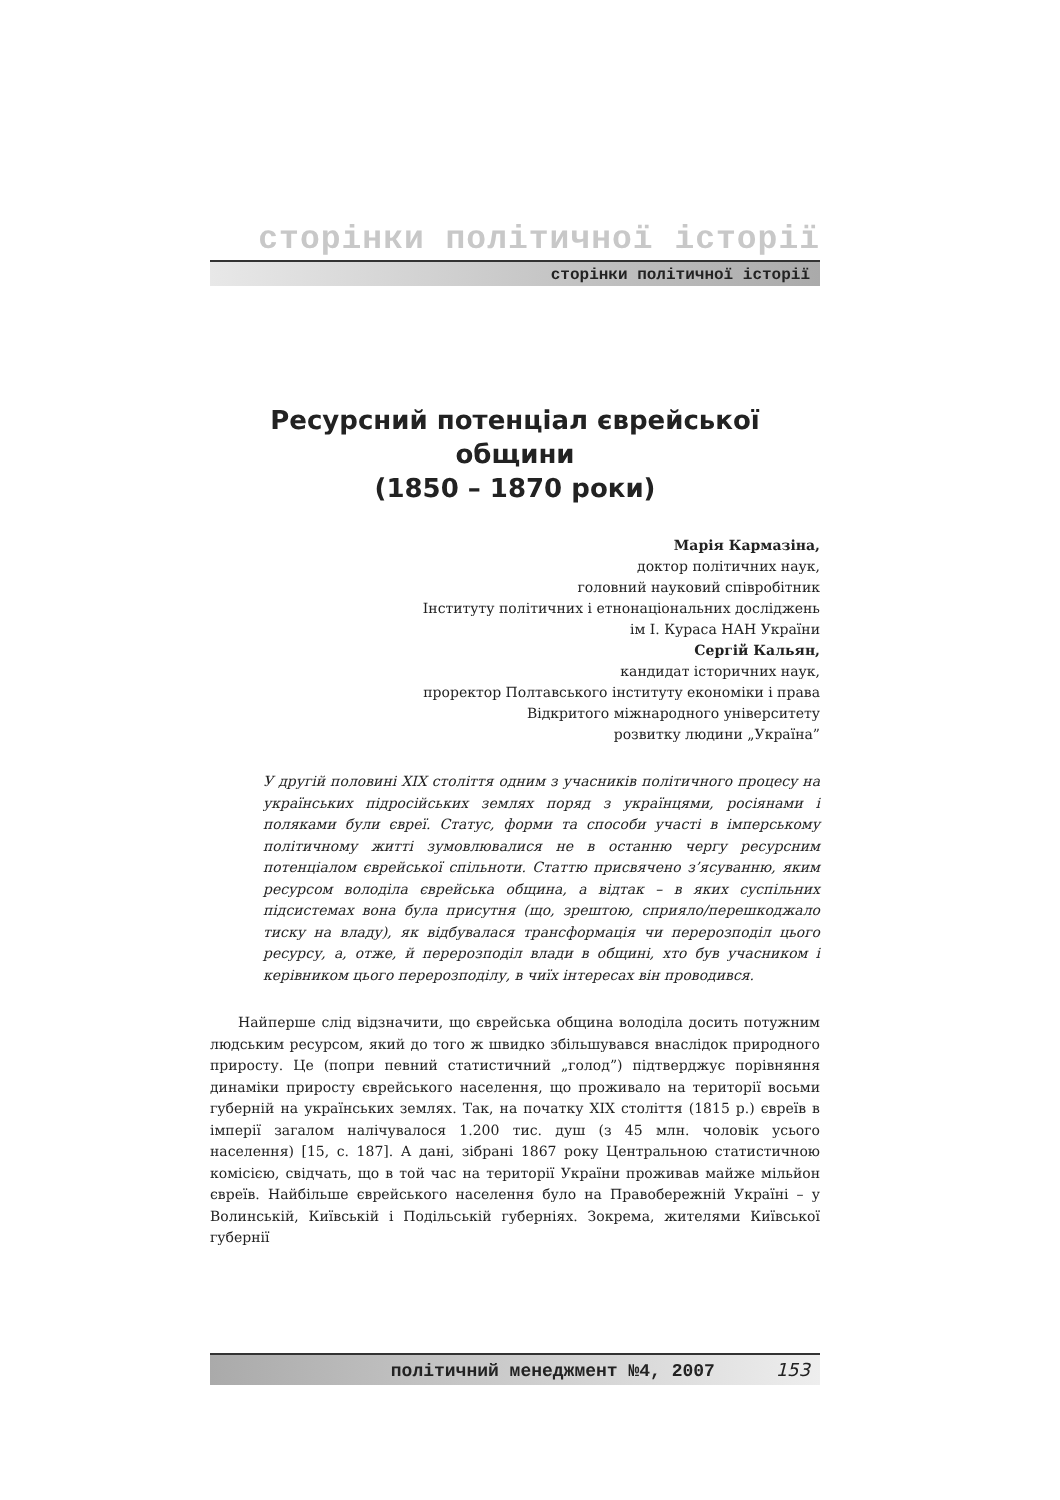сторінки політичної історії
сторінки політичної історії
Ресурсний потенціал єврейської общини
(1850 – 1870 роки)
Марія Кармазіна,
доктор політичних наук,
головний науковий співробітник
Інституту політичних і етнонаціональних досліджень
ім І. Кураса НАН України
Сергій Кальян,
кандидат історичних наук,
проректор Полтавського інституту економіки і права
Відкритого міжнародного університету
розвитку людини „Україна”
У другій половині XIX століття одним з учасників політичного процесу на українських підросійських землях поряд з українцями, росіянами і поляками були євреї. Статус, форми та способи участі в імперському політичному житті зумовлювалися не в останню чергу ресурсним потенціалом єврейської спільноти. Статтю присвячено з’ясуванню, яким ресурсом володіла єврейська община, а відтак – в яких суспільних підсистемах вона була присутня (що, зрештою, сприяло/перешкоджало тиску на владу), як відбувалася трансформація чи перерозподіл цього ресурсу, а, отже, й перерозподіл влади в общині, хто був учасником і керівником цього перерозподілу, в чиїх інтересах він проводився.
Найперше слід відзначити, що єврейська община володіла досить потужним людським ресурсом, який до того ж швидко збільшувався внаслідок природного приросту. Це (попри певний статистичний „голод”) підтверджує порівняння динаміки приросту єврейського населення, що проживало на території восьми губерній на українських землях. Так, на початку XIX століття (1815 р.) євреїв в імперії загалом налічувалося 1.200 тис. душ (з 45 млн. чоловік усього населення) [15, с. 187]. А дані, зібрані 1867 року Центральною статистичною комісією, свідчать, що в той час на території України проживав майже мільйон євреїв. Найбільше єврейського населення було на Правобережній Україні – у Волинській, Київській і Подільській губерніях. Зокрема, жителями Київської губернії
політичний менеджмент №4, 2007 153